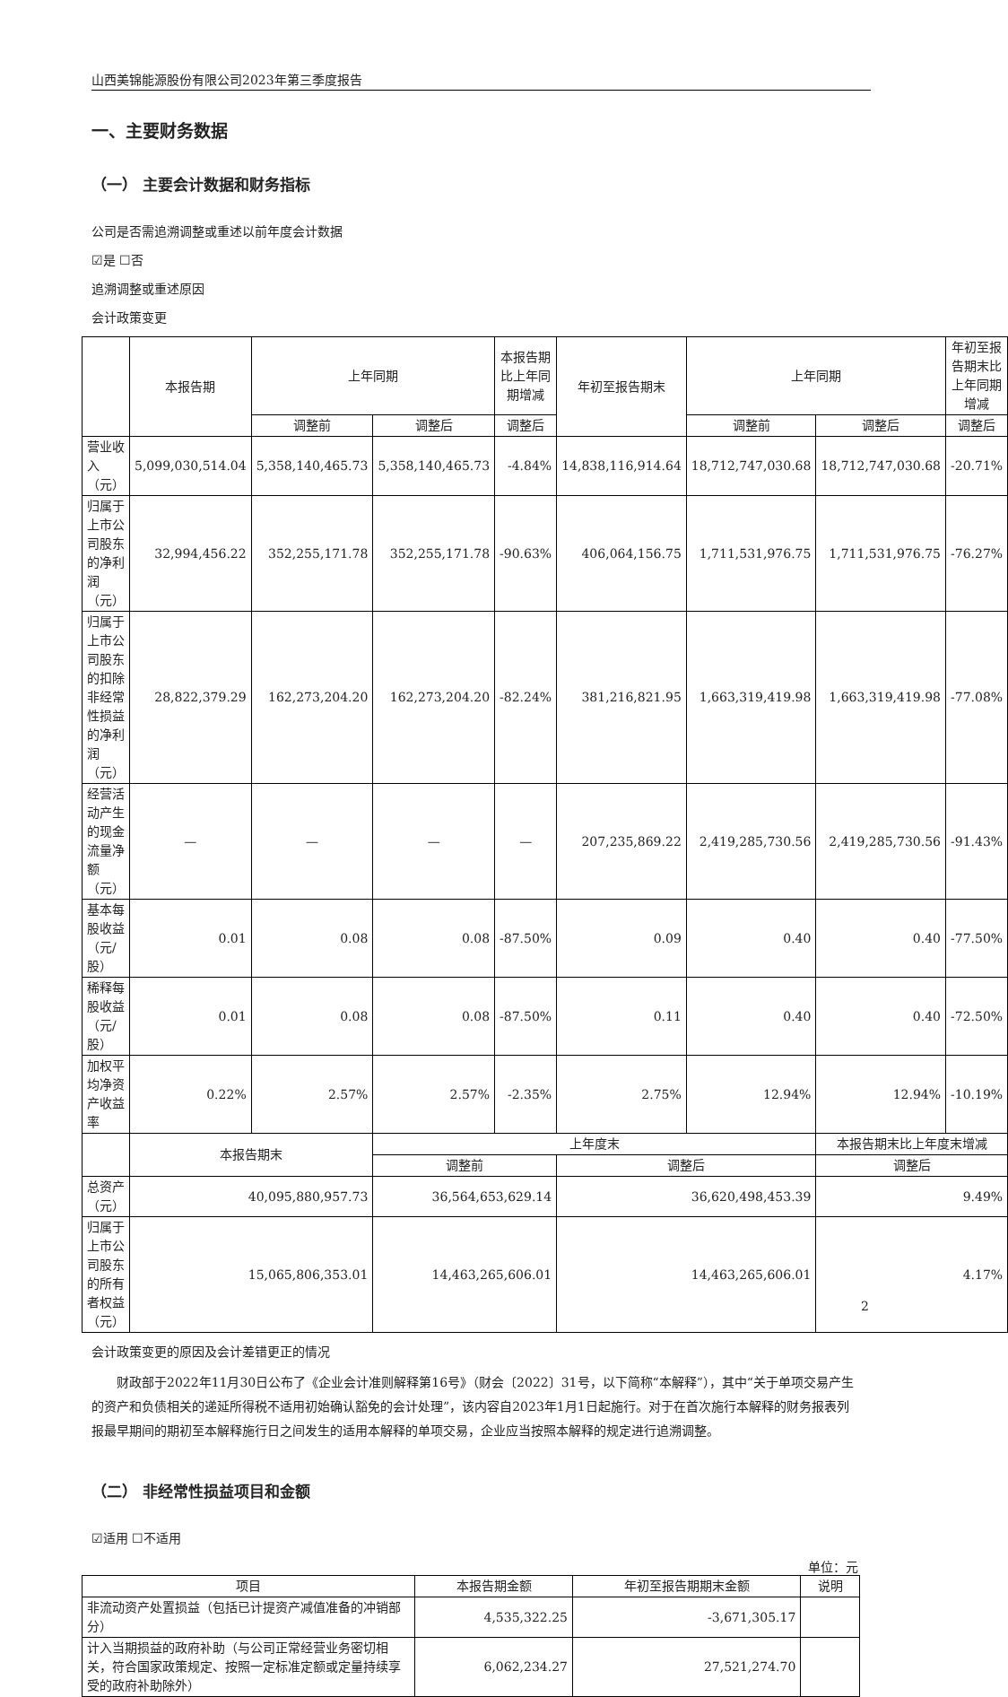山西美锦能源股份有限公司2023年第三季度报告
一、主要财务数据
（一） 主要会计数据和财务指标
公司是否需追溯调整或重述以前年度会计数据
☑是 ☐否
追溯调整或重述原因
会计政策变更
| | 本报告期 | 上年同期 | | 本报告期比上年同期增减 | 年初至报告期末 | 上年同期 | | 年初至报告期末比上年同期增减 |
| --- | --- | --- | --- | --- | --- | --- | --- | --- |
| | | 调整前 | 调整后 | 调整后 | | 调整前 | 调整后 | 调整后 |
| 营业收入（元） | 5,099,030,514.04 | 5,358,140,465.73 | 5,358,140,465.73 | -4.84% | 14,838,116,914.64 | 18,712,747,030.68 | 18,712,747,030.68 | -20.71% |
| 归属于上市公司股东的净利润（元） | 32,994,456.22 | 352,255,171.78 | 352,255,171.78 | -90.63% | 406,064,156.75 | 1,711,531,976.75 | 1,711,531,976.75 | -76.27% |
| 归属于上市公司股东的扣除非经常性损益的净利润（元） | 28,822,379.29 | 162,273,204.20 | 162,273,204.20 | -82.24% | 381,216,821.95 | 1,663,319,419.98 | 1,663,319,419.98 | -77.08% |
| 经营活动产生的现金流量净额（元） | — | — | — | — | 207,235,869.22 | 2,419,285,730.56 | 2,419,285,730.56 | -91.43% |
| 基本每股收益（元/股） | 0.01 | 0.08 | 0.08 | -87.50% | 0.09 | 0.40 | 0.40 | -77.50% |
| 稀释每股收益（元/股） | 0.01 | 0.08 | 0.08 | -87.50% | 0.11 | 0.40 | 0.40 | -72.50% |
| 加权平均净资产收益率 | 0.22% | 2.57% | 2.57% | -2.35% | 2.75% | 12.94% | 12.94% | -10.19% |
| | 本报告期末 | | 上年度末 | | | | 本报告期末比上年度末增减 | |
| | | | 调整前 | | 调整后 | | 调整后 | |
| 总资产（元） | 40,095,880,957.73 | | 36,564,653,629.14 | | 36,620,498,453.39 | | 9.49% | |
| 归属于上市公司股东的所有者权益（元） | 15,065,806,353.01 | | 14,463,265,606.01 | | 14,463,265,606.01 | | 4.17% | |
会计政策变更的原因及会计差错更正的情况
财政部于2022年11月30日公布了《企业会计准则解释第16号》（财会〔2022〕31号，以下简称“本解释”），其中“关于单项交易产生的资产和负债相关的递延所得税不适用初始确认豁免的会计处理”，该内容自2023年1月1日起施行。对于在首次施行本解释的财务报表列报最早期间的期初至本解释施行日之间发生的适用本解释的单项交易，企业应当按照本解释的规定进行追溯调整。
（二） 非经常性损益项目和金额
☑适用 ☐不适用
单位：元
| 项目 | 本报告期金额 | 年初至报告期期末金额 | 说明 |
| --- | --- | --- | --- |
| 非流动资产处置损益（包括已计提资产减值准备的冲销部分） | 4,535,322.25 | -3,671,305.17 | |
| 计入当期损益的政府补助（与公司正常经营业务密切相关，符合国家政策规定、按照一定标准定额或定量持续享受的政府补助除外） | 6,062,234.27 | 27,521,274.70 | |
2